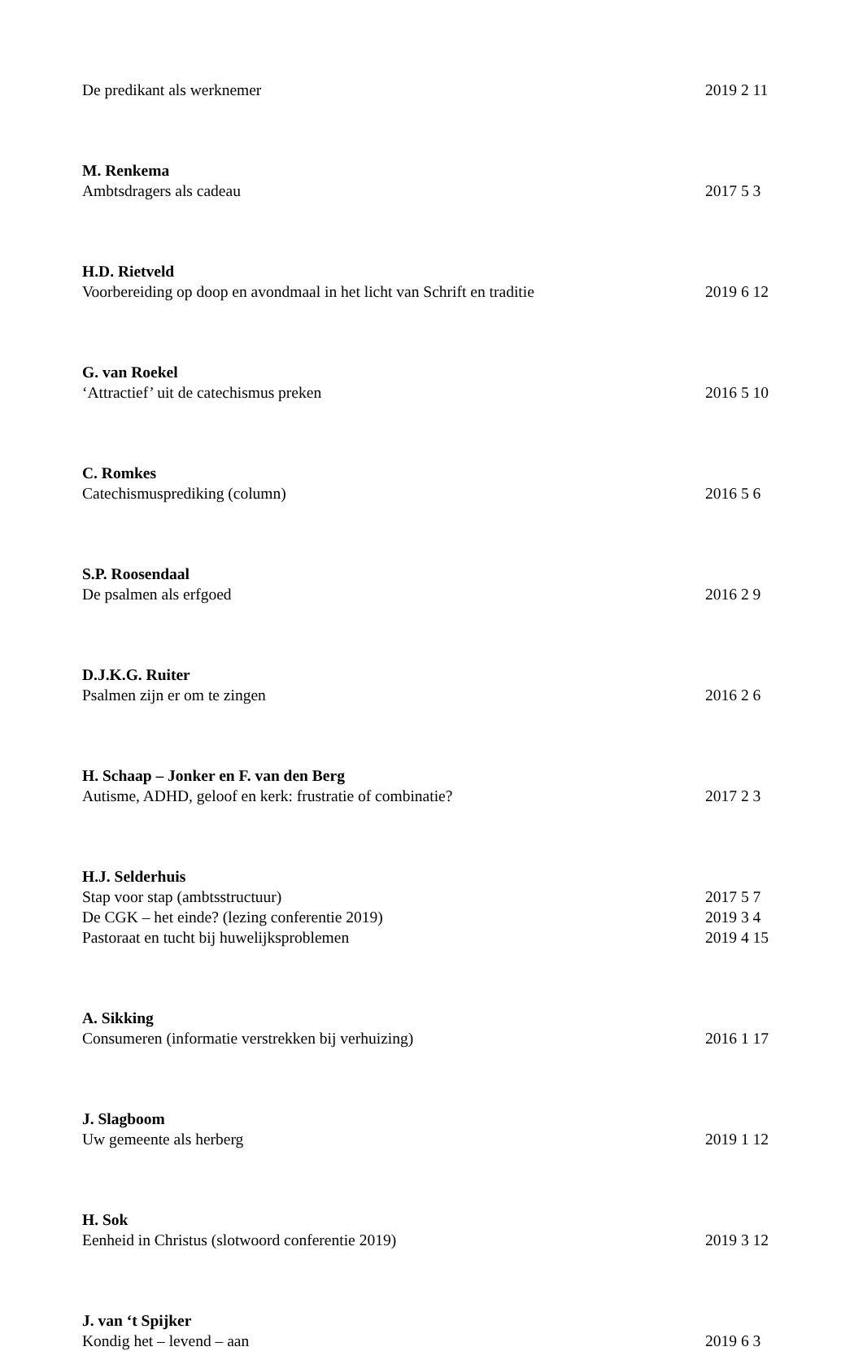De predikant als werknemer 2019 2 11
M. Renkema
Ambtsdragers als cadeau 2017 5 3
H.D. Rietveld
Voorbereiding op doop en avondmaal in het licht van Schrift en traditie 2019 6 12
G. van Roekel
‘Attractief’ uit de catechismus preken 2016 5 10
C. Romkes
Catechismusprediking (column) 2016 5 6
S.P. Roosendaal
De psalmen als erfgoed 2016 2 9
D.J.K.G. Ruiter
Psalmen zijn er om te zingen 2016 2 6
H. Schaap – Jonker en F. van den Berg
Autisme, ADHD, geloof en kerk: frustratie of combinatie? 2017 2 3
H.J. Selderhuis
Stap voor stap (ambtsstructuur) 2017 5 7
De CGK – het einde? (lezing conferentie 2019) 2019 3 4
Pastoraat en tucht bij huwelijksproblemen 2019 4 15
A. Sikking
Consumeren (informatie verstrekken bij verhuizing) 2016 1 17
J. Slagboom
Uw gemeente als herberg 2019 1 12
H. Sok
Eenheid in Christus (slotwoord conferentie 2019) 2019 3 12
J. van ‘t Spijker
Kondig het – levend – aan 2019 6 3